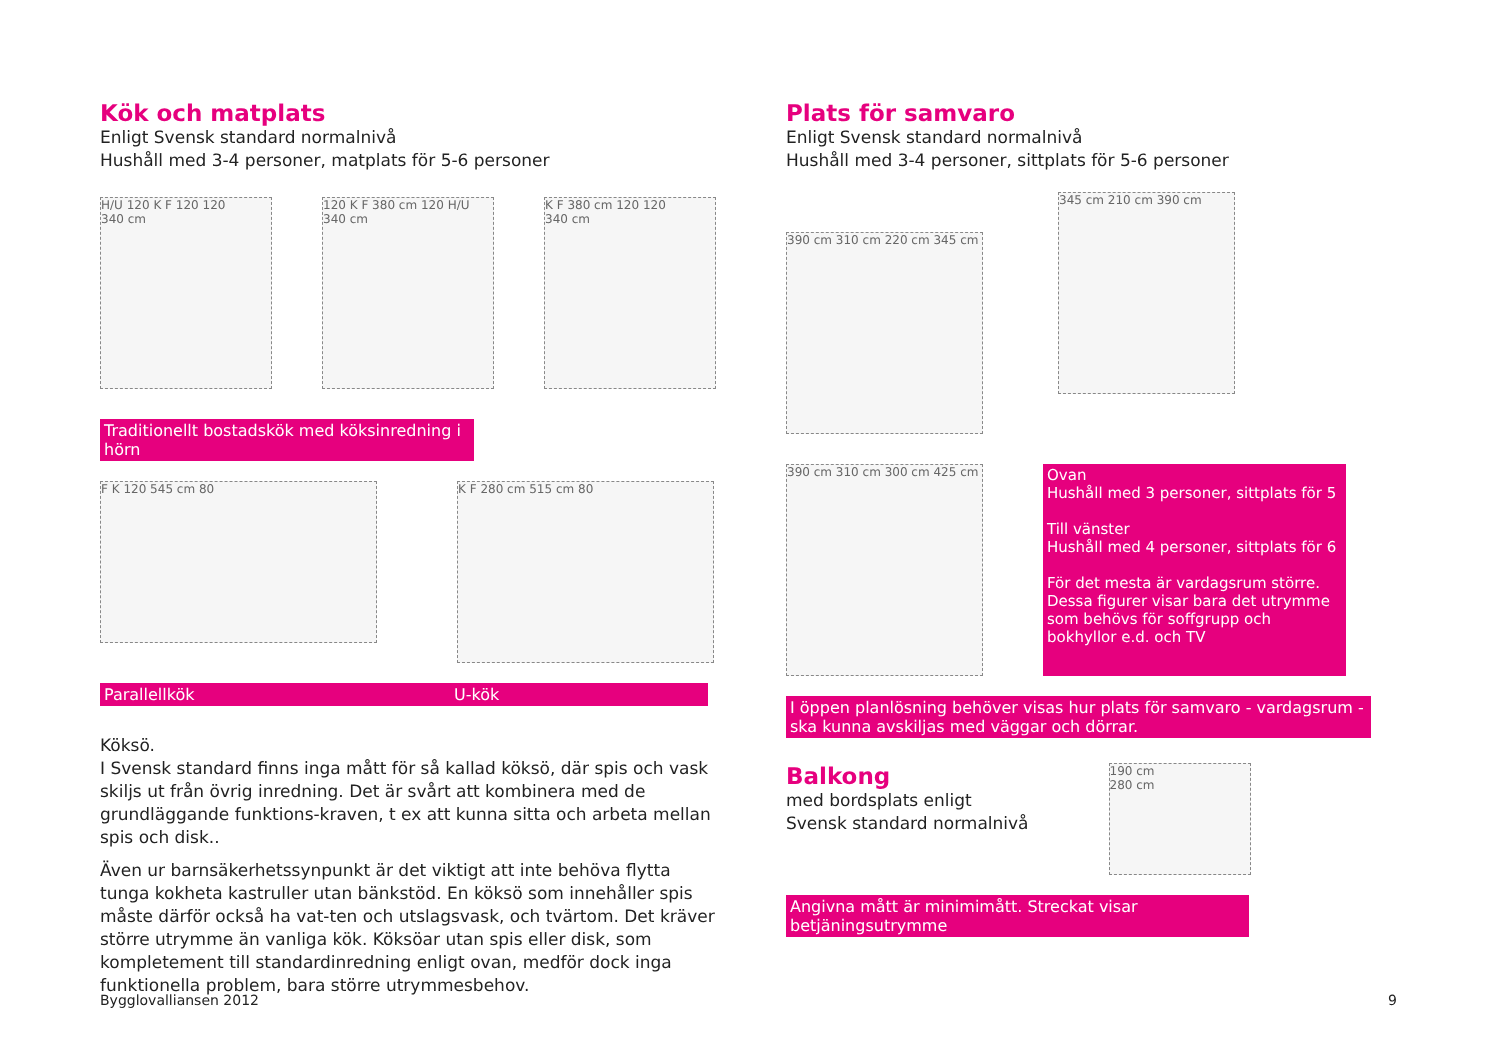Kök och matplats
Enligt Svensk standard normalnivå
Hushåll med 3-4 personer, matplats för 5-6 personer
H/U 120 K F 120 120
340 cm
120 K F 380 cm 120 H/U
340 cm
K F 380 cm 120 120
340 cm
Traditionellt bostadskök med köksinredning i hörn
F K 120 545 cm 80
K F 280 cm 515 cm 80
Parallellkök U-kök
Köksö.
I Svensk standard finns inga mått för så kallad köksö, där spis och vask skiljs ut från övrig inredning. Det är svårt att kombinera med de grundläggande funktions-kraven, t ex att kunna sitta och arbeta mellan spis och disk..
Även ur barnsäkerhetssynpunkt är det viktigt att inte behöva flytta tunga kokheta kastruller utan bänkstöd. En köksö som innehåller spis måste därför också ha vat-ten och utslagsvask, och tvärtom. Det kräver större utrymme än vanliga kök. Köksöar utan spis eller disk, som kompletement till standardinredning enligt ovan, medför dock inga funktionella problem, bara större utrymmesbehov.
Plats för samvaro
Enligt Svensk standard normalnivå
Hushåll med 3-4 personer, sittplats för 5-6 personer
390 cm 310 cm 220 cm 345 cm
345 cm 210 cm 390 cm
390 cm 310 cm 300 cm 425 cm
Ovan
Hushåll med 3 personer, sittplats för 5
Till vänster
Hushåll med 4 personer, sittplats för 6
För det mesta är vardagsrum större. Dessa figurer visar bara det utrymme som behövs för soffgrupp och bokhyllor e.d. och TV
I öppen planlösning behöver visas hur plats för samvaro - vardagsrum - ska kunna avskiljas med väggar och dörrar.
Balkong
med bordsplats enligt
Svensk standard normalnivå
190 cm
280 cm
Angivna mått är minimimått. Streckat visar betjäningsutrymme
Bygglovalliansen 2012 9